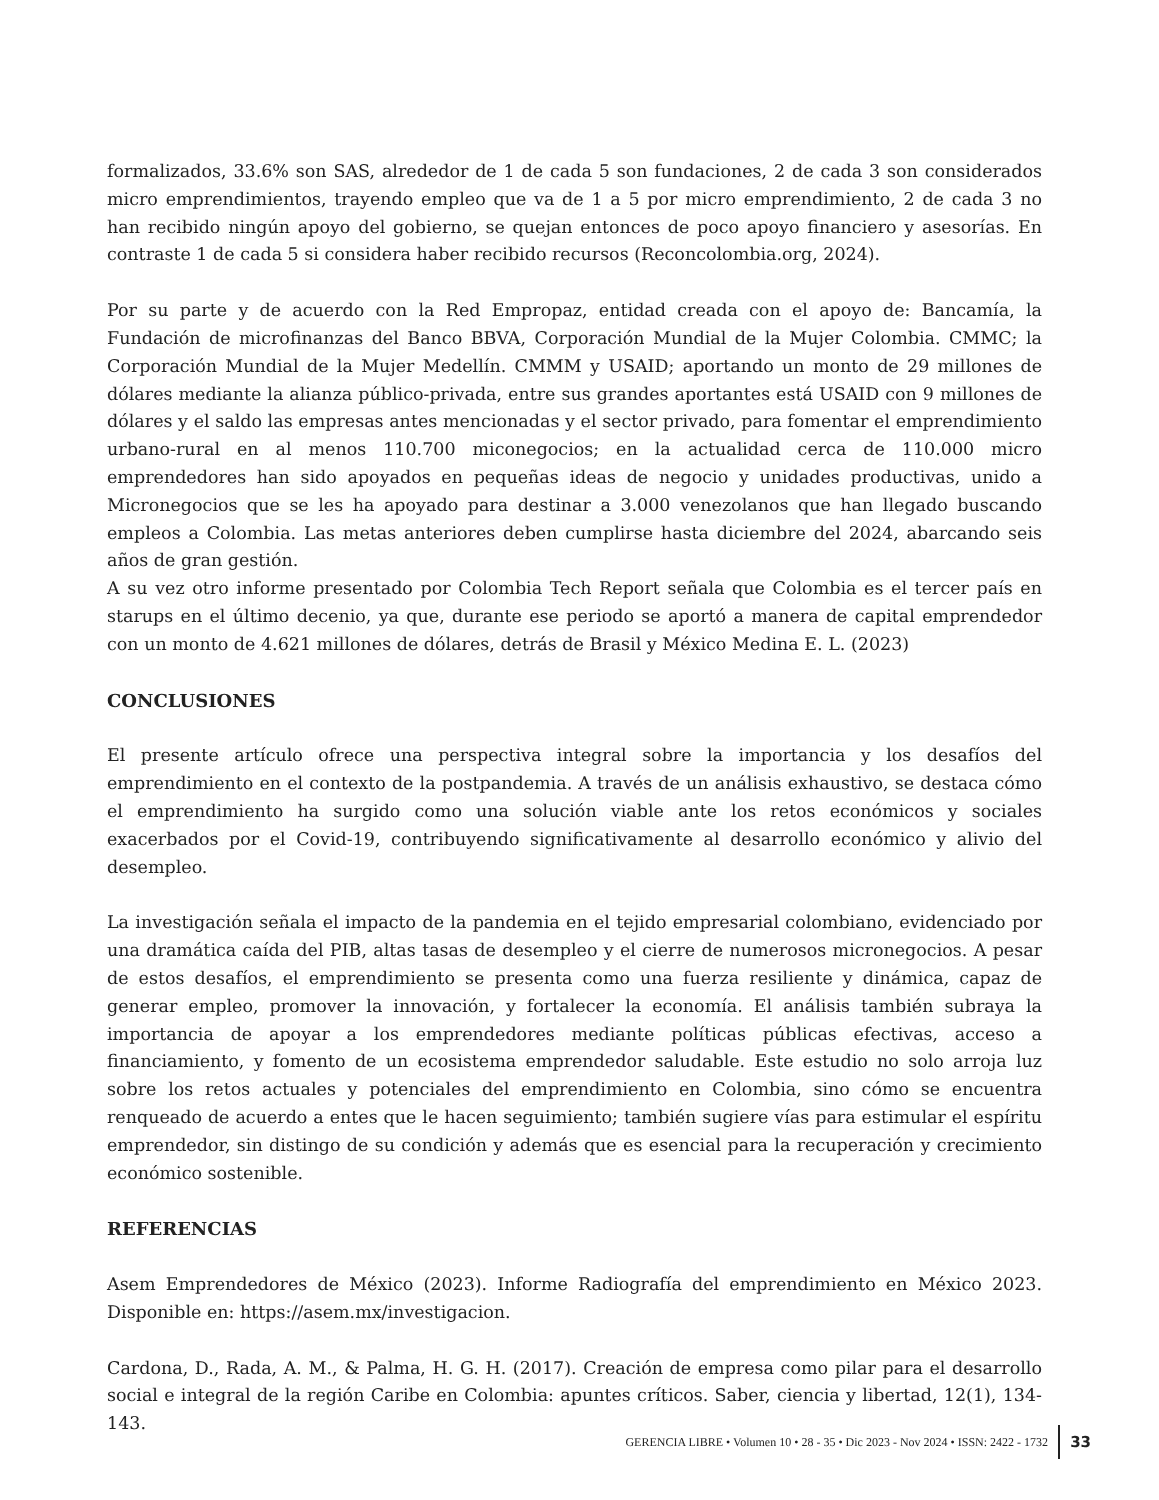formalizados, 33.6% son SAS, alrededor de 1 de cada 5 son fundaciones, 2 de cada 3 son considerados micro emprendimientos, trayendo empleo que va de 1 a 5 por micro emprendimiento, 2 de cada 3 no han recibido ningún apoyo del gobierno, se quejan entonces de poco apoyo financiero y asesorías. En contraste 1 de cada 5 si considera haber recibido recursos (Reconcolombia.org, 2024).
Por su parte y de acuerdo con la Red Empropaz, entidad creada con el apoyo de: Bancamía, la Fundación de microfinanzas del Banco BBVA, Corporación Mundial de la Mujer Colombia. CMMC; la Corporación Mundial de la Mujer Medellín. CMMM y USAID; aportando un monto de 29 millones de dólares mediante la alianza público-privada, entre sus grandes aportantes está USAID con 9 millones de dólares y el saldo las empresas antes mencionadas y el sector privado, para fomentar el emprendimiento urbano-rural en al menos 110.700 miconegocios; en la actualidad cerca de 110.000 micro emprendedores han sido apoyados en pequeñas ideas de negocio y unidades productivas, unido a Micronegocios que se les ha apoyado para destinar a 3.000 venezolanos que han llegado buscando empleos a Colombia. Las metas anteriores deben cumplirse hasta diciembre del 2024, abarcando seis años de gran gestión.
A su vez otro informe presentado por Colombia Tech Report señala que Colombia es el tercer país en starups en el último decenio, ya que, durante ese periodo se aportó a manera de capital emprendedor con un monto de 4.621 millones de dólares, detrás de Brasil y México Medina E. L. (2023)
CONCLUSIONES
El presente artículo ofrece una perspectiva integral sobre la importancia y los desafíos del emprendimiento en el contexto de la postpandemia. A través de un análisis exhaustivo, se destaca cómo el emprendimiento ha surgido como una solución viable ante los retos económicos y sociales exacerbados por el Covid-19, contribuyendo significativamente al desarrollo económico y alivio del desempleo.
La investigación señala el impacto de la pandemia en el tejido empresarial colombiano, evidenciado por una dramática caída del PIB, altas tasas de desempleo y el cierre de numerosos micronegocios. A pesar de estos desafíos, el emprendimiento se presenta como una fuerza resiliente y dinámica, capaz de generar empleo, promover la innovación, y fortalecer la economía. El análisis también subraya la importancia de apoyar a los emprendedores mediante políticas públicas efectivas, acceso a financiamiento, y fomento de un ecosistema emprendedor saludable. Este estudio no solo arroja luz sobre los retos actuales y potenciales del emprendimiento en Colombia, sino cómo se encuentra renqueado de acuerdo a entes que le hacen seguimiento; también sugiere vías para estimular el espíritu emprendedor, sin distingo de su condición y además que es esencial para la recuperación y crecimiento económico sostenible.
REFERENCIAS
Asem Emprendedores de México (2023). Informe Radiografía del emprendimiento en México 2023. Disponible en: https://asem.mx/investigacion.
Cardona, D., Rada, A. M., & Palma, H. G. H. (2017). Creación de empresa como pilar para el desarrollo social e integral de la región Caribe en Colombia: apuntes críticos. Saber, ciencia y libertad, 12(1), 134-143.
GERENCIA LIBRE • Volumen 10 • 28 - 35 • Dic 2023 - Nov 2024 • ISSN: 2422 - 1732 33